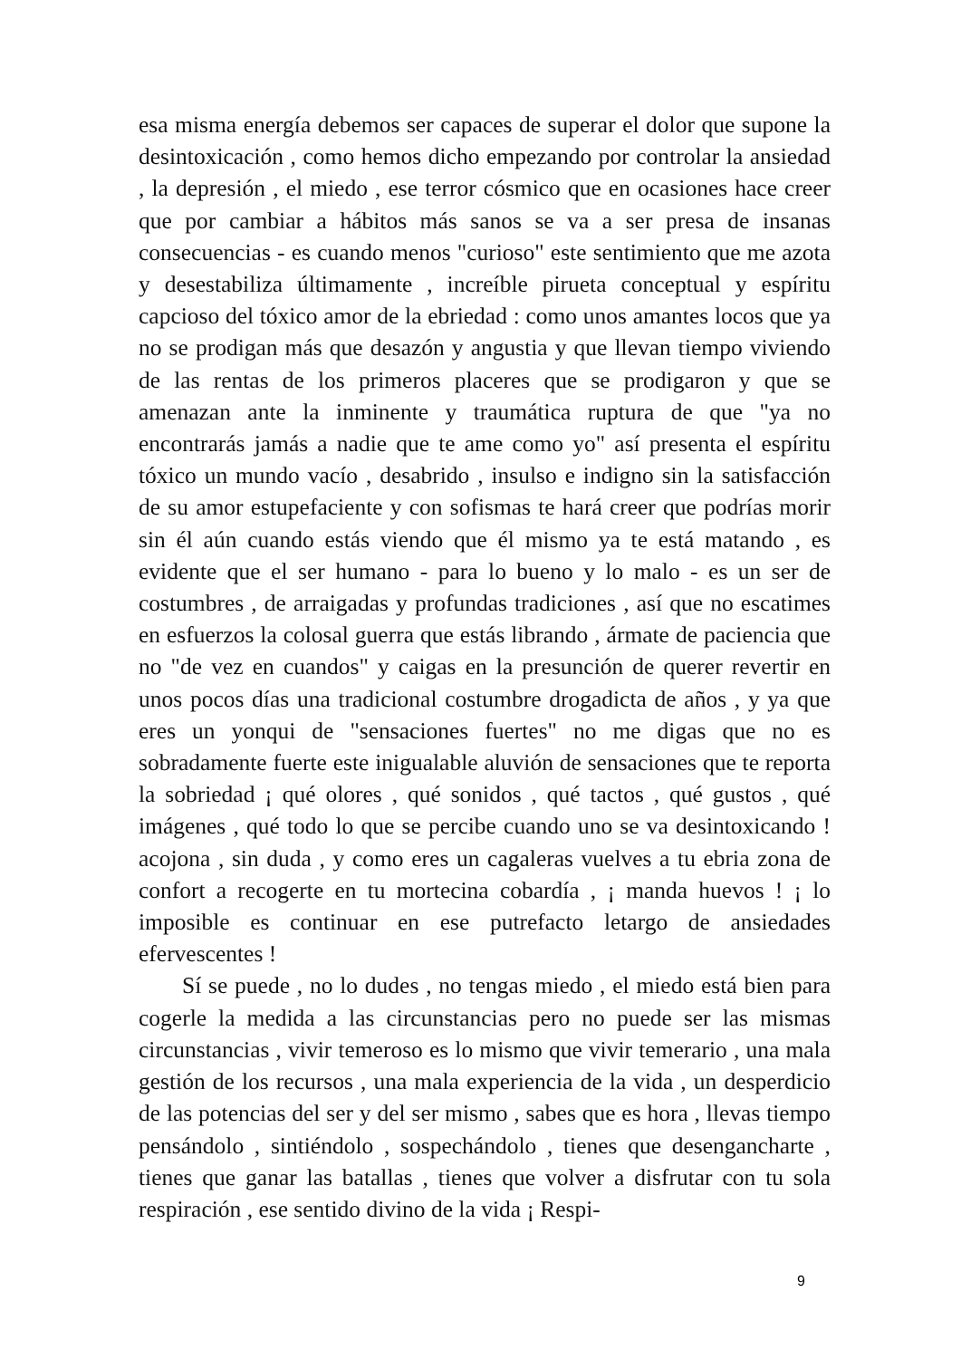esa misma energía debemos ser capaces de superar el dolor que supone la desintoxicación , como hemos dicho empezando por controlar la ansiedad , la depresión , el miedo , ese terror cósmico que en ocasiones hace creer que por cambiar a hábitos más sanos se va a ser presa de insanas consecuencias - es cuando menos "curioso" este sentimiento que me azota y desestabiliza últimamente , increíble pirueta conceptual y espíritu capcioso del tóxico amor de la ebriedad : como unos amantes locos que ya no se prodigan más que desazón y angustia y que llevan tiempo viviendo de las rentas de los primeros placeres que se prodigaron y que se amenazan ante la inminente y traumática ruptura de que "ya no encontrarás jamás a nadie que te ame como yo" así presenta el espíritu tóxico un mundo vacío , desabrido , insulso e indigno sin la satisfacción de su amor estupefaciente y con sofismas te hará creer que podrías morir sin él aún cuando estás viendo que él mismo ya te está matando , es evidente que el ser humano - para lo bueno y lo malo - es un ser de costumbres , de arraigadas y profundas tradiciones , así que no escatimes en esfuerzos la colosal guerra que estás librando , ármate de paciencia que no "de vez en cuandos" y caigas en la presunción de querer revertir en unos pocos días una tradicional costumbre drogadicta de años , y ya que eres un yonqui de "sensaciones fuertes" no me digas que no es sobradamente fuerte este inigualable aluvión de sensaciones que te reporta la sobriedad ¡ qué olores , qué sonidos , qué tactos , qué gustos , qué imágenes , qué todo lo que se percibe cuando uno se va desintoxicando ! acojona , sin duda , y como eres un cagaleras vuelves a tu ebria zona de confort a recogerte en tu mortecina cobardía , ¡ manda huevos ! ¡ lo imposible es continuar en ese putrefacto letargo de ansiedades efervescentes !
Sí se puede , no lo dudes , no tengas miedo , el miedo está bien para cogerle la medida a las circunstancias pero no puede ser las mismas circunstancias , vivir temeroso es lo mismo que vivir temerario , una mala gestión de los recursos , una mala experiencia de la vida , un desperdicio de las potencias del ser y del ser mismo , sabes que es hora , llevas tiempo pensándolo , sintiéndolo , sospechándolo , tienes que desengancharte , tienes que ganar las batallas , tienes que volver a disfrutar con tu sola respiración , ese sentido divino de la vida ¡ Respi-
9